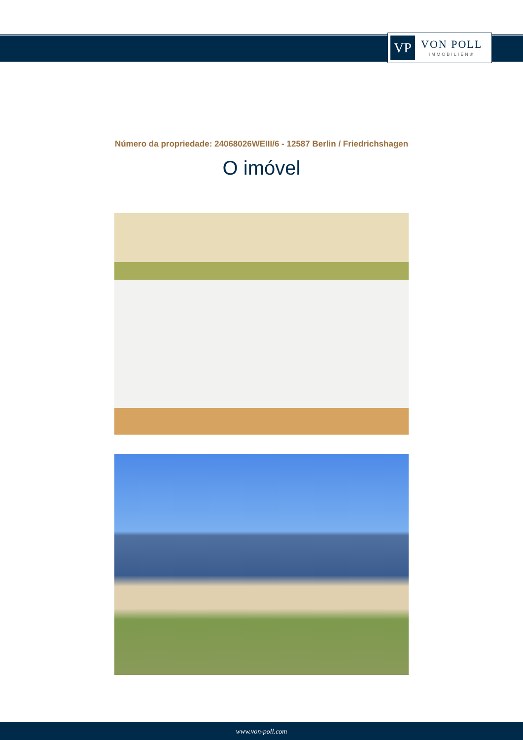VP
VON POLL
IMMOBILIEN®
Número da propriedade: 24068026WEIII/6 - 12587 Berlin / Friedrichshagen
O imóvel
www.von-poll.com